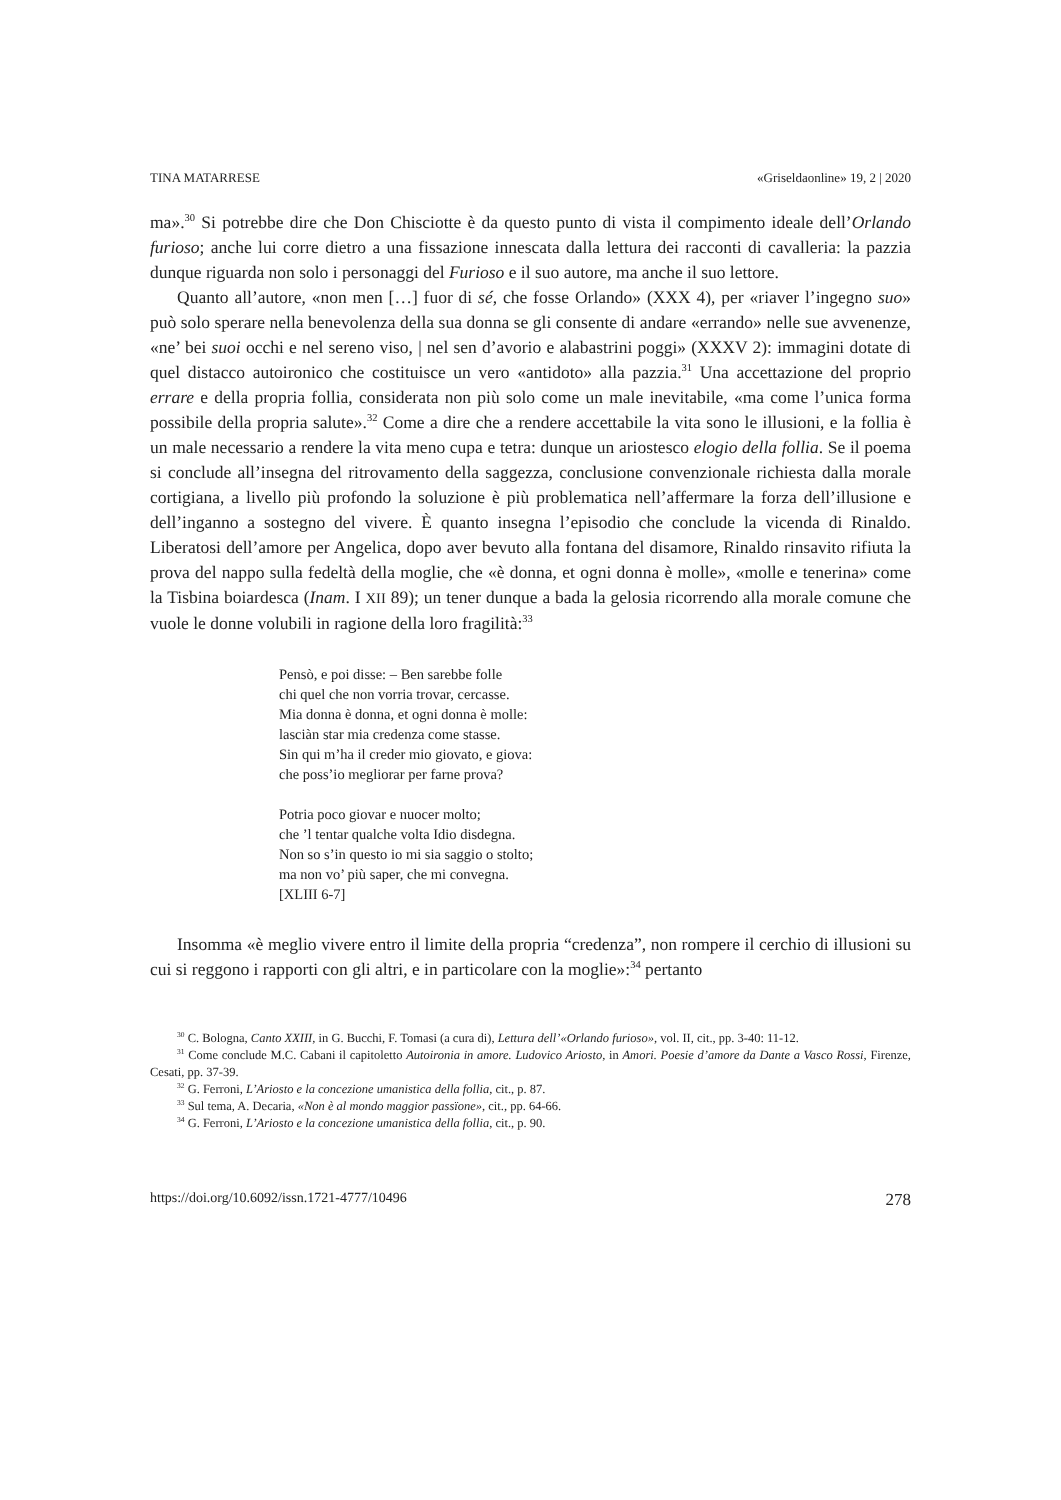TINA MATARRESE «Griseldaonline» 19, 2 | 2020
ma».<sup>30</sup> Si potrebbe dire che Don Chisciotte è da questo punto di vista il compimento ideale dell’Orlando furioso; anche lui corre dietro a una fissazione innescata dalla lettura dei racconti di cavalleria: la pazzia dunque riguarda non solo i personaggi del Furioso e il suo autore, ma anche il suo lettore.
Quanto all’autore, «non men […] fuor di sé, che fosse Orlando» (XXX 4), per «riaver l’ingegno suo» può solo sperare nella benevolenza della sua donna se gli consente di andare «errando» nelle sue avvenenze, «ne’ bei suoi occhi e nel sereno viso, | nel sen d’avorio e alabastrini poggi» (XXXV 2): immagini dotate di quel distacco autoironico che costituisce un vero «antidoto» alla pazzia.<sup>31</sup> Una accettazione del proprio errare e della propria follia, considerata non più solo come un male inevitabile, «ma come l’unica forma possibile della propria salute».<sup>32</sup> Come a dire che a rendere accettabile la vita sono le illusioni, e la follia è un male necessario a rendere la vita meno cupa e tetra: dunque un ariostesco elogio della follia. Se il poema si conclude all’insegna del ritrovamento della saggezza, conclusione convenzionale richiesta dalla morale cortigiana, a livello più profondo la soluzione è più problematica nell’affermare la forza dell’illusione e dell’inganno a sostegno del vivere. È quanto insegna l’episodio che conclude la vicenda di Rinaldo. Liberatosi dell’amore per Angelica, dopo aver bevuto alla fontana del disamore, Rinaldo rinsavito rifiuta la prova del nappo sulla fedeltà della moglie, che «è donna, et ogni donna è molle», «molle e tenerina» come la Tisbina boiardesca (Inam. I XII 89); un tener dunque a bada la gelosia ricorrendo alla morale comune che vuole le donne volubili in ragione della loro fragilità:<sup>33</sup>
Pensò, e poi disse: – Ben sarebbe folle
chi quel che non vorria trovar, cercasse.
Mia donna è donna, et ogni donna è molle:
lasciàn star mia credenza come stasse.
Sin qui m’ha il creder mio giovato, e giova:
che poss’io megliorar per farne prova?
Potria poco giovar e nuocer molto;
che ’l tentar qualche volta Idio disdegna.
Non so s’in questo io mi sia saggio o stolto;
ma non vo’ più saper, che mi convegna.
[XLIII 6-7]
Insomma «è meglio vivere entro il limite della propria “credenza”, non rompere il cerchio di illusioni su cui si reggono i rapporti con gli altri, e in particolare con la moglie»:<sup>34</sup> pertanto
<sup>30</sup> C. Bologna, Canto XXIII, in G. Bucchi, F. Tomasi (a cura di), Lettura dell’«Orlando furioso», vol. II, cit., pp. 3-40: 11-12.
<sup>31</sup> Come conclude M.C. Cabani il capitoletto Autoironia in amore. Ludovico Ariosto, in Amori. Poesie d’amore da Dante a Vasco Rossi, Firenze, Cesati, pp. 37-39.
<sup>32</sup> G. Ferroni, L’Ariosto e la concezione umanistica della follia, cit., p. 87.
<sup>33</sup> Sul tema, A. Decaria, «Non è al mondo maggior passïone», cit., pp. 64-66.
<sup>34</sup> G. Ferroni, L’Ariosto e la concezione umanistica della follia, cit., p. 90.
https://doi.org/10.6092/issn.1721-4777/10496 278